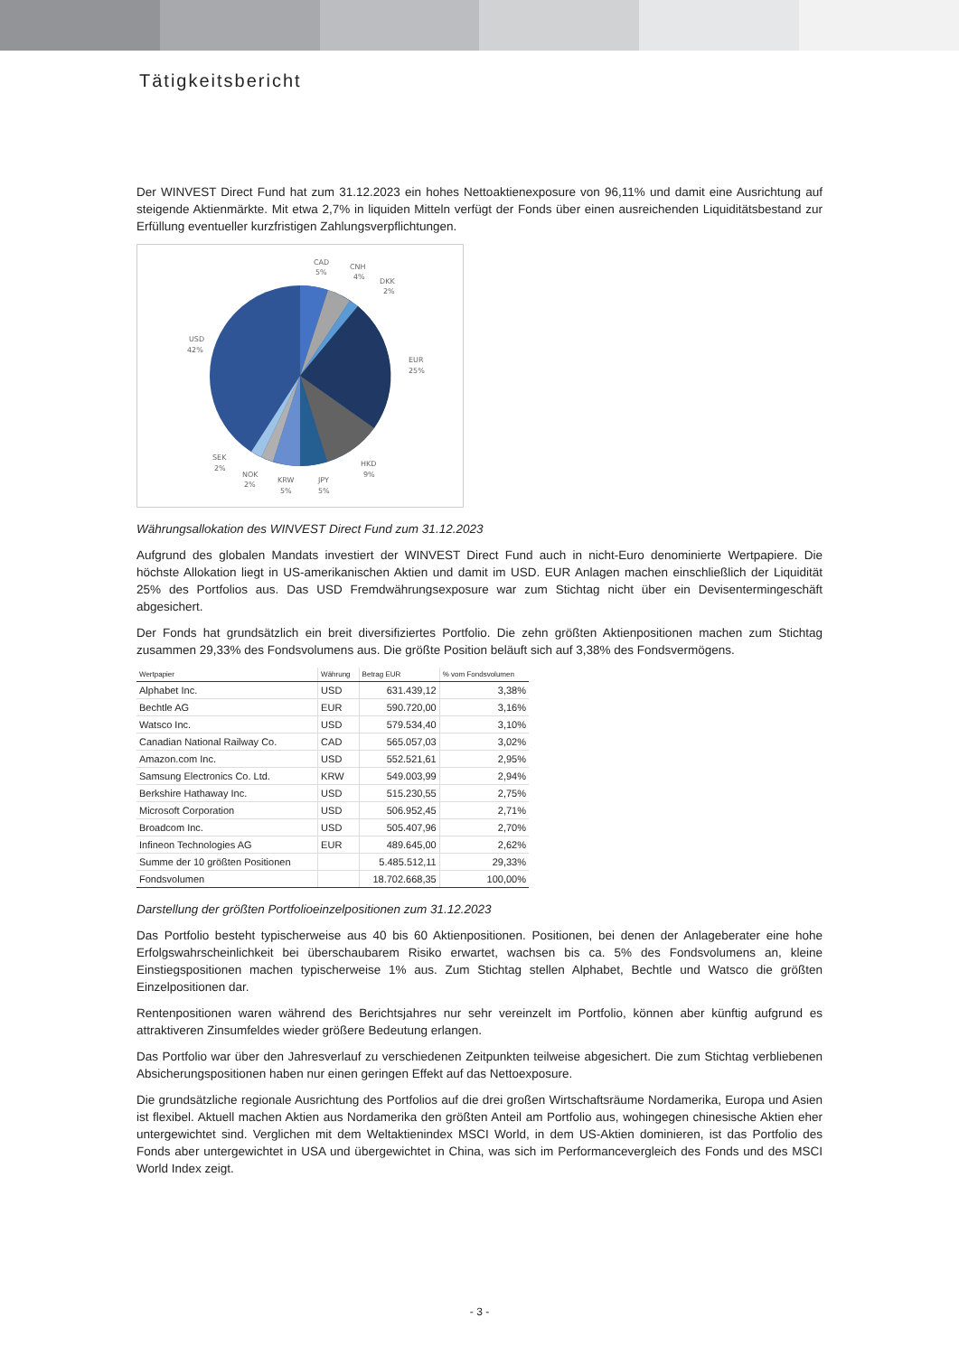Tätigkeitsbericht
Der WINVEST Direct Fund hat zum 31.12.2023 ein hohes Nettoaktienexposure von 96,11% und damit eine Ausrichtung auf steigende Aktienmärkte. Mit etwa 2,7% in liquiden Mitteln verfügt der Fonds über einen ausreichenden Liquiditätsbestand zur Erfüllung eventueller kurzfristigen Zahlungsverpflichtungen.
CAD
5%
CNH
4%
DKK
2%
EUR
25%
HKD
9%
JPY
5%
KRW
5%
NOK
2%
SEK
2%
USD
42%
Währungsallokation des WINVEST Direct Fund zum 31.12.2023
Aufgrund des globalen Mandats investiert der WINVEST Direct Fund auch in nicht-Euro denominierte Wertpapiere. Die höchste Allokation liegt in US-amerikanischen Aktien und damit im USD. EUR Anlagen machen einschließlich der Liquidität 25% des Portfolios aus. Das USD Fremdwährungsexposure war zum Stichtag nicht über ein Devisentermingeschäft abgesichert.
Der Fonds hat grundsätzlich ein breit diversifiziertes Portfolio. Die zehn größten Aktienpositionen machen zum Stichtag zusammen 29,33% des Fondsvolumens aus. Die größte Position beläuft sich auf 3,38% des Fondsvermögens.
| Wertpapier | Währung | Betrag EUR | % vom Fondsvolumen |
| --- | --- | --- | --- |
| Alphabet Inc. | USD | 631.439,12 | 3,38% |
| Bechtle AG | EUR | 590.720,00 | 3,16% |
| Watsco Inc. | USD | 579.534,40 | 3,10% |
| Canadian National Railway Co. | CAD | 565.057,03 | 3,02% |
| Amazon.com Inc. | USD | 552.521,61 | 2,95% |
| Samsung Electronics Co. Ltd. | KRW | 549.003,99 | 2,94% |
| Berkshire Hathaway Inc. | USD | 515.230,55 | 2,75% |
| Microsoft Corporation | USD | 506.952,45 | 2,71% |
| Broadcom Inc. | USD | 505.407,96 | 2,70% |
| Infineon Technologies AG | EUR | 489.645,00 | 2,62% |
| Summe der 10 größten Positionen | | 5.485.512,11 | 29,33% |
| Fondsvolumen | | 18.702.668,35 | 100,00% |
Darstellung der größten Portfolioeinzelpositionen zum 31.12.2023
Das Portfolio besteht typischerweise aus 40 bis 60 Aktienpositionen. Positionen, bei denen der Anlageberater eine hohe Erfolgswahrscheinlichkeit bei überschaubarem Risiko erwartet, wachsen bis ca. 5% des Fondsvolumens an, kleine Einstiegspositionen machen typischerweise 1% aus. Zum Stichtag stellen Alphabet, Bechtle und Watsco die größten Einzelpositionen dar.
Rentenpositionen waren während des Berichtsjahres nur sehr vereinzelt im Portfolio, können aber künftig aufgrund es attraktiveren Zinsumfeldes wieder größere Bedeutung erlangen.
Das Portfolio war über den Jahresverlauf zu verschiedenen Zeitpunkten teilweise abgesichert. Die zum Stichtag verbliebenen Absicherungspositionen haben nur einen geringen Effekt auf das Nettoexposure.
Die grundsätzliche regionale Ausrichtung des Portfolios auf die drei großen Wirtschaftsräume Nordamerika, Europa und Asien ist flexibel. Aktuell machen Aktien aus Nordamerika den größten Anteil am Portfolio aus, wohingegen chinesische Aktien eher untergewichtet sind. Verglichen mit dem Weltaktienindex MSCI World, in dem US-Aktien dominieren, ist das Portfolio des Fonds aber untergewichtet in USA und übergewichtet in China, was sich im Performancevergleich des Fonds und des MSCI World Index zeigt.
- 3 -